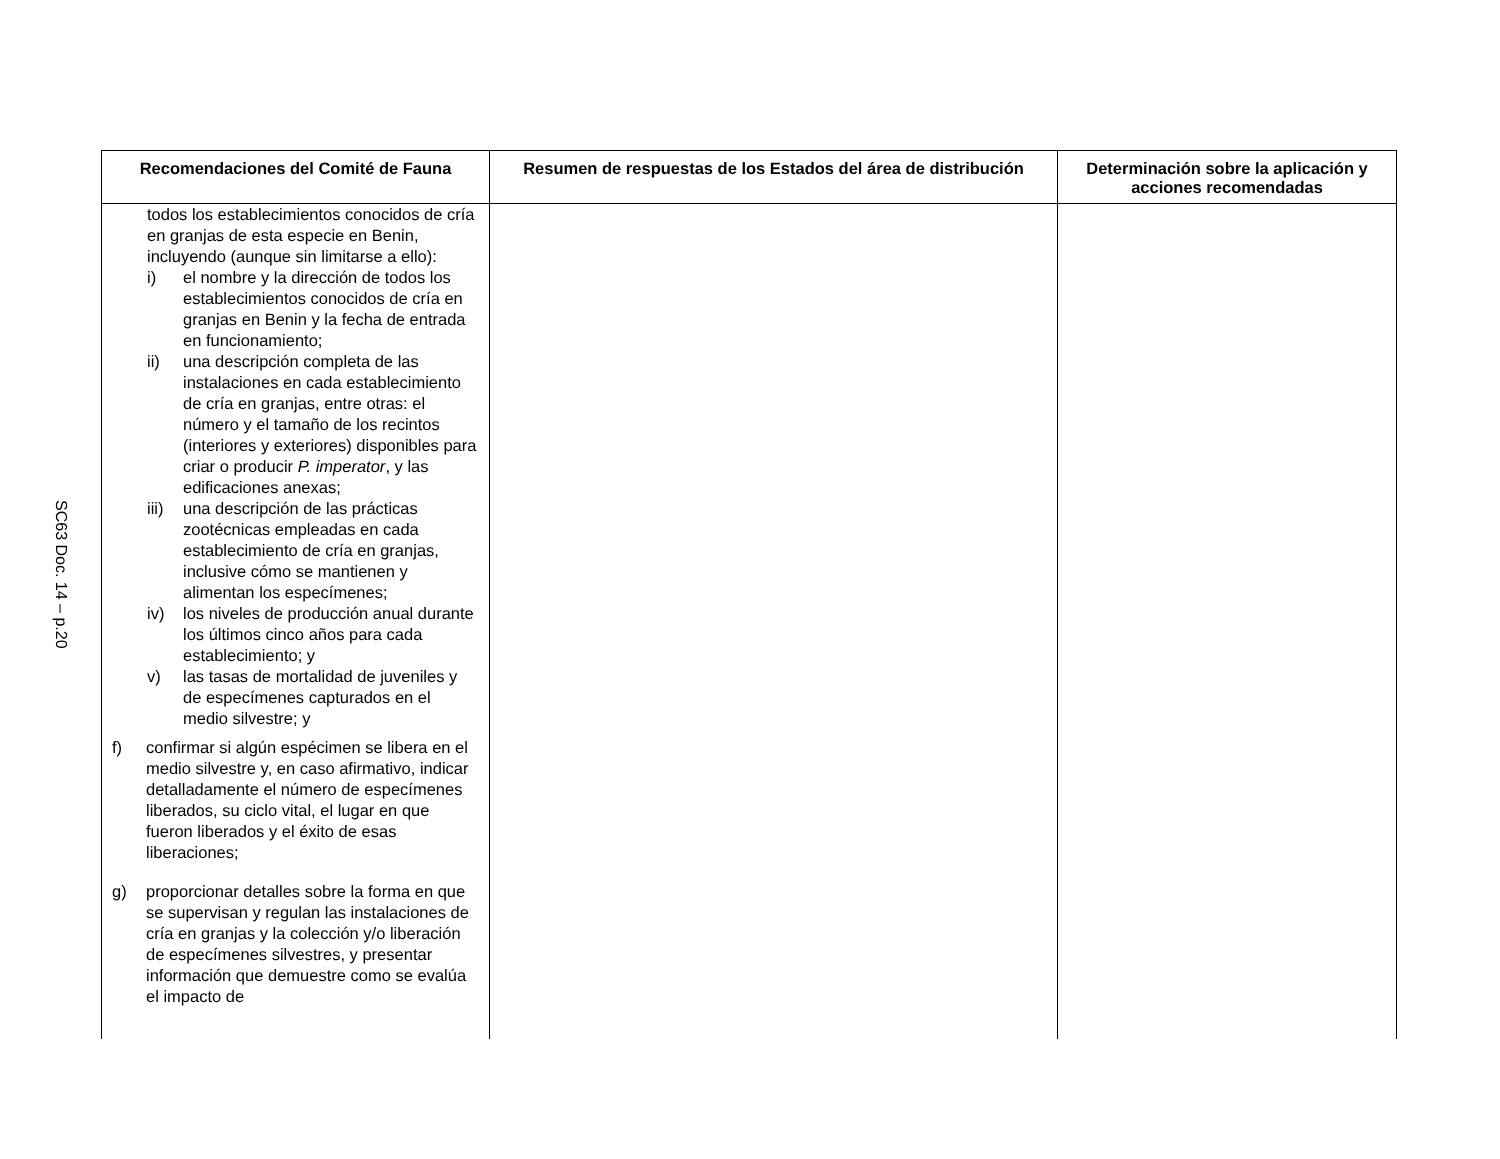SC63 Doc. 14 – p.20
| Recomendaciones del Comité de Fauna | Resumen de respuestas de los Estados del área de distribución | Determinación sobre la aplicación y acciones recomendadas |
| --- | --- | --- |
| todos los establecimientos conocidos de cría en granjas de esta especie en Benin, incluyendo (aunque sin limitarse a ello): i) el nombre y la dirección de todos los establecimientos conocidos de cría en granjas en Benin y la fecha de entrada en funcionamiento; ii) una descripción completa de las instalaciones en cada establecimiento de cría en granjas, entre otras: el número y el tamaño de los recintos (interiores y exteriores) disponibles para criar o producir P. imperator , y las edificaciones anexas; iii) una descripción de las prácticas zootécnicas empleadas en cada establecimiento de cría en granjas, inclusive cómo se mantienen y alimentan los especímenes; iv) los niveles de producción anual durante los últimos cinco años para cada establecimiento; y v) las tasas de mortalidad de juveniles y de especímenes capturados en el medio silvestre; y f) confirmar si algún espécimen se libera en el medio silvestre y, en caso afirmativo, indicar detalladamente el número de especímenes liberados, su ciclo vital, el lugar en que fueron liberados y el éxito de esas liberaciones; g) proporcionar detalles sobre la forma en que se supervisan y regulan las instalaciones de cría en granjas y la colección y/o liberación de especímenes silvestres, y presentar información que demuestre como se evalúa el impacto de | | |